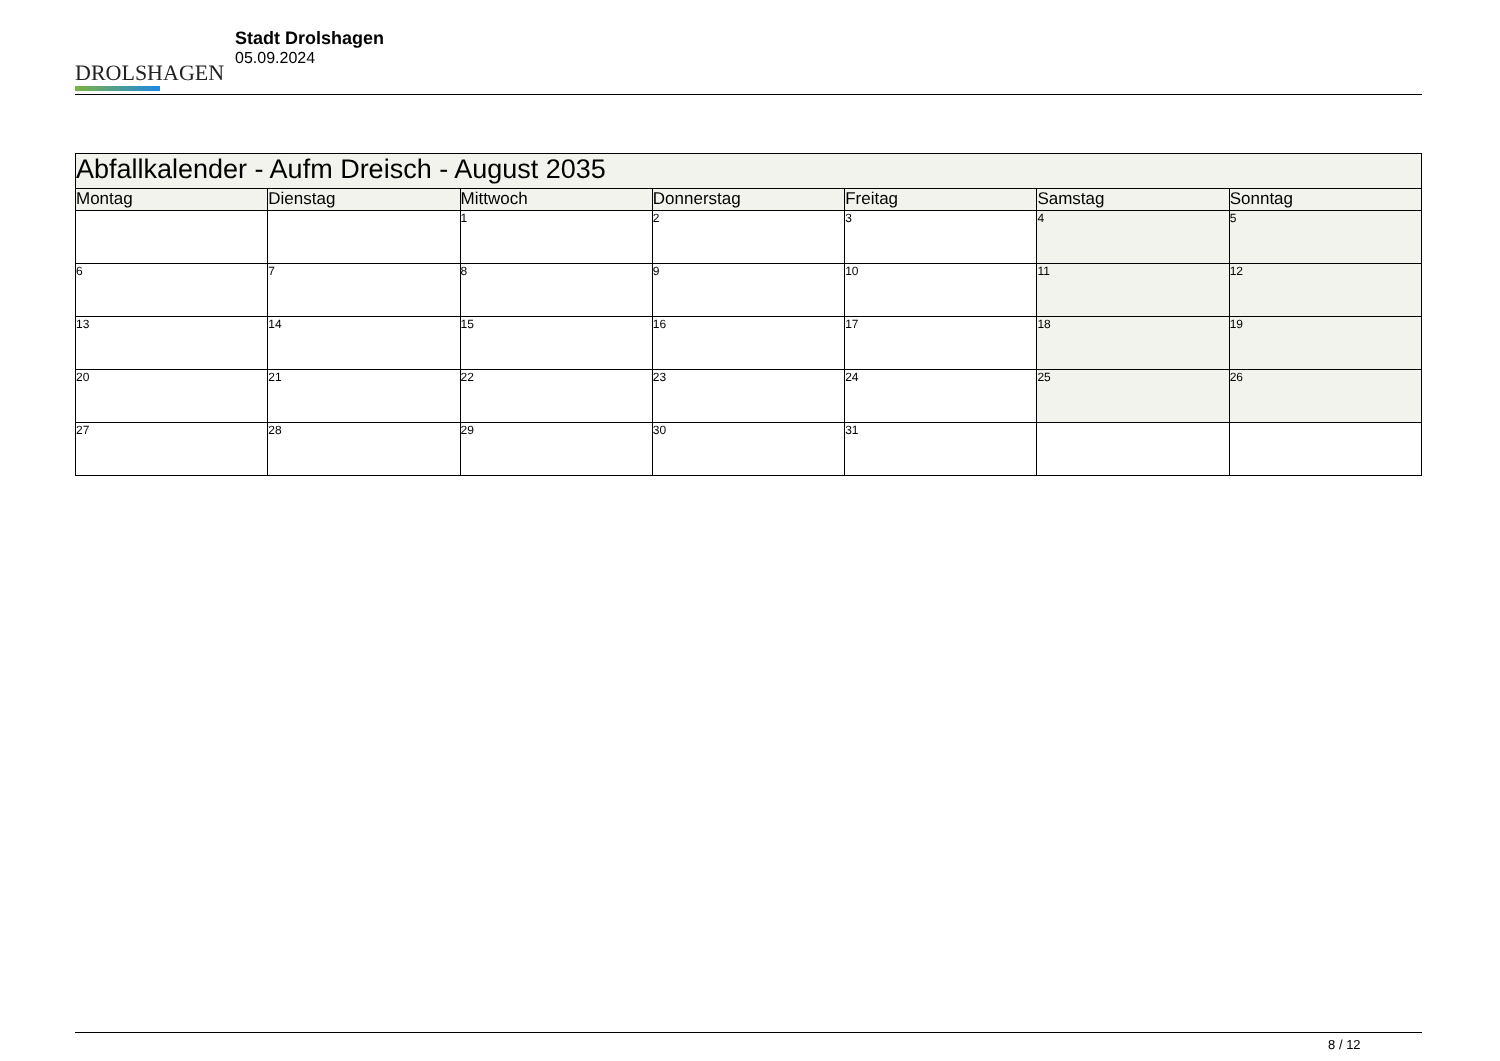DROLSHAGEN
Stadt Drolshagen
05.09.2024
| Abfallkalender - Aufm Dreisch - August 2035 | | | | | | |
| Montag | Dienstag | Mittwoch | Donnerstag | Freitag | Samstag | Sonntag |
| | | 1 | 2 | 3 | 4 | 5 |
| 6 | 7 | 8 | 9 | 10 | 11 | 12 |
| 13 | 14 | 15 | 16 | 17 | 18 | 19 |
| 20 | 21 | 22 | 23 | 24 | 25 | 26 |
| 27 | 28 | 29 | 30 | 31 | | |
8 / 12